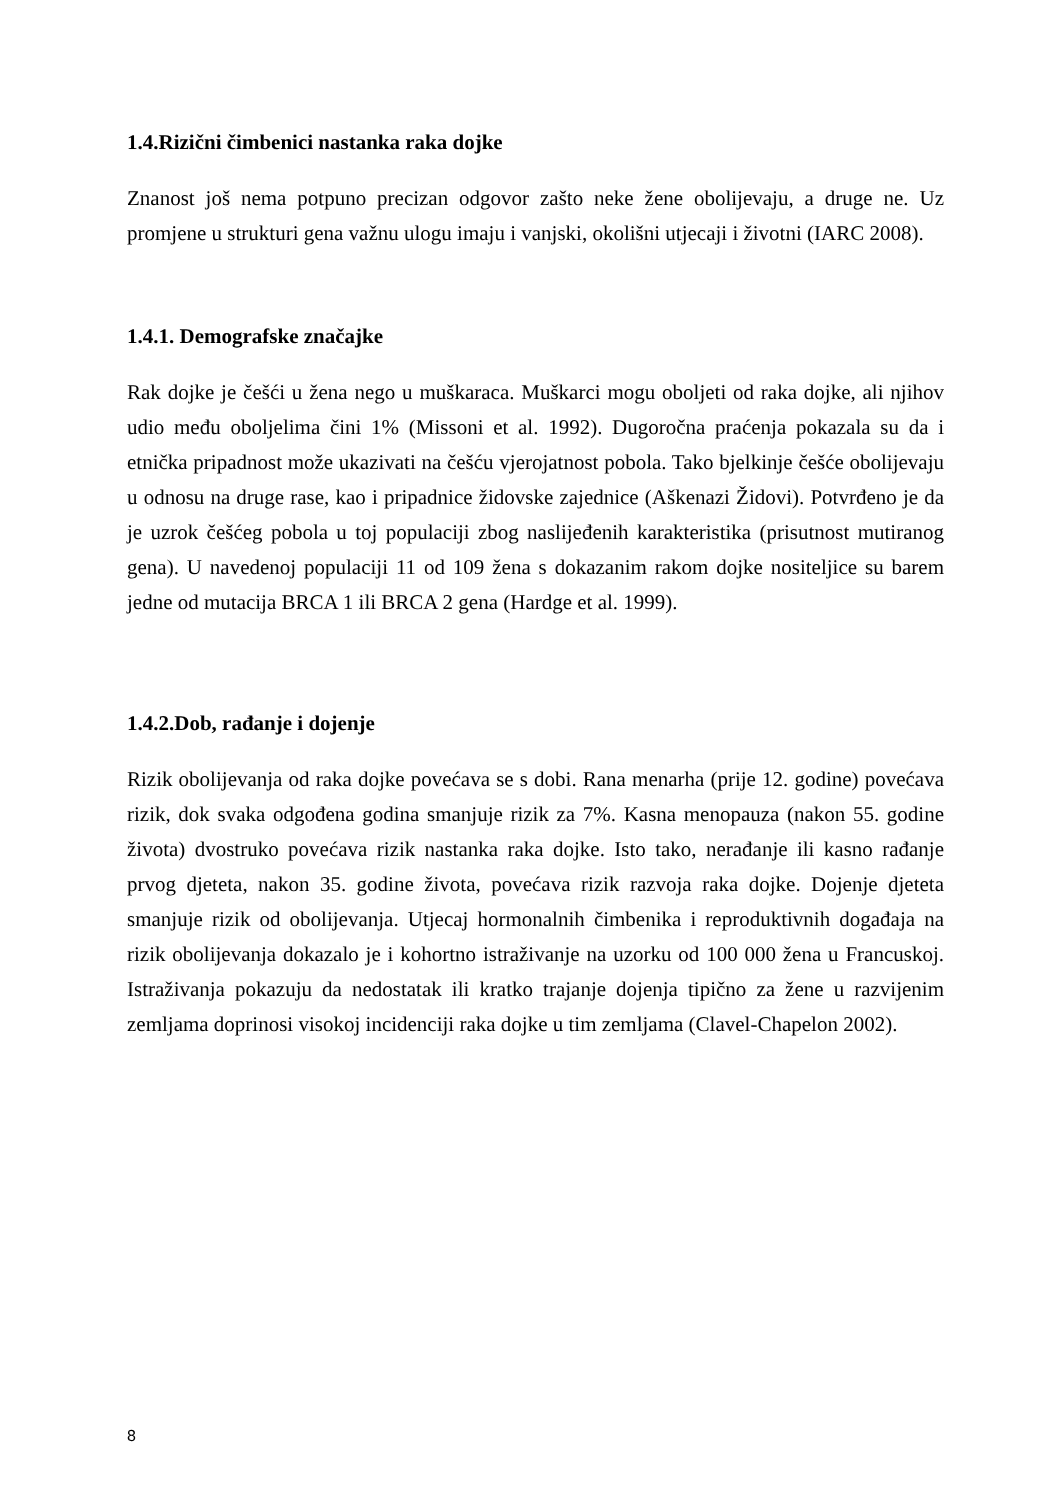1.4.Rizični čimbenici nastanka raka dojke
Znanost još nema potpuno precizan odgovor zašto neke žene obolijevaju, a druge ne. Uz promjene u strukturi gena važnu ulogu imaju i vanjski, okolišni utjecaji i životni (IARC 2008).
1.4.1. Demografske značajke
Rak dojke je češći u žena nego u muškaraca. Muškarci mogu oboljeti od raka dojke, ali njihov udio među oboljelima čini 1% (Missoni et al. 1992). Dugoročna praćenja pokazala su da i etnička pripadnost može ukazivati na češću vjerojatnost pobola. Tako bjelkinje češće obolijevaju u odnosu na druge rase, kao i pripadnice židovske zajednice (Aškenazi Židovi). Potvrđeno je da je uzrok češćeg pobola u toj populaciji zbog naslijeđenih karakteristika (prisutnost mutiranog gena). U navedenoj populaciji 11 od 109 žena s dokazanim rakom dojke nositeljice su barem jedne od mutacija BRCA 1 ili BRCA 2 gena (Hardge et al. 1999).
1.4.2.Dob, rađanje i dojenje
Rizik obolijevanja od raka dojke povećava se s dobi. Rana menarha (prije 12. godine) povećava rizik, dok svaka odgođena godina smanjuje rizik za 7%. Kasna menopauza (nakon 55. godine života) dvostruko povećava rizik nastanka raka dojke. Isto tako, nerađanje ili kasno rađanje prvog djeteta, nakon 35. godine života, povećava rizik razvoja raka dojke. Dojenje djeteta smanjuje rizik od obolijevanja. Utjecaj hormonalnih čimbenika i reproduktivnih događaja na rizik obolijevanja dokazalo je i kohortno istraživanje na uzorku od 100 000 žena u Francuskoj. Istraživanja pokazuju da nedostatak ili kratko trajanje dojenja tipično za žene u razvijenim zemljama doprinosi visokoj incidenciji raka dojke u tim zemljama (Clavel-Chapelon 2002).
8